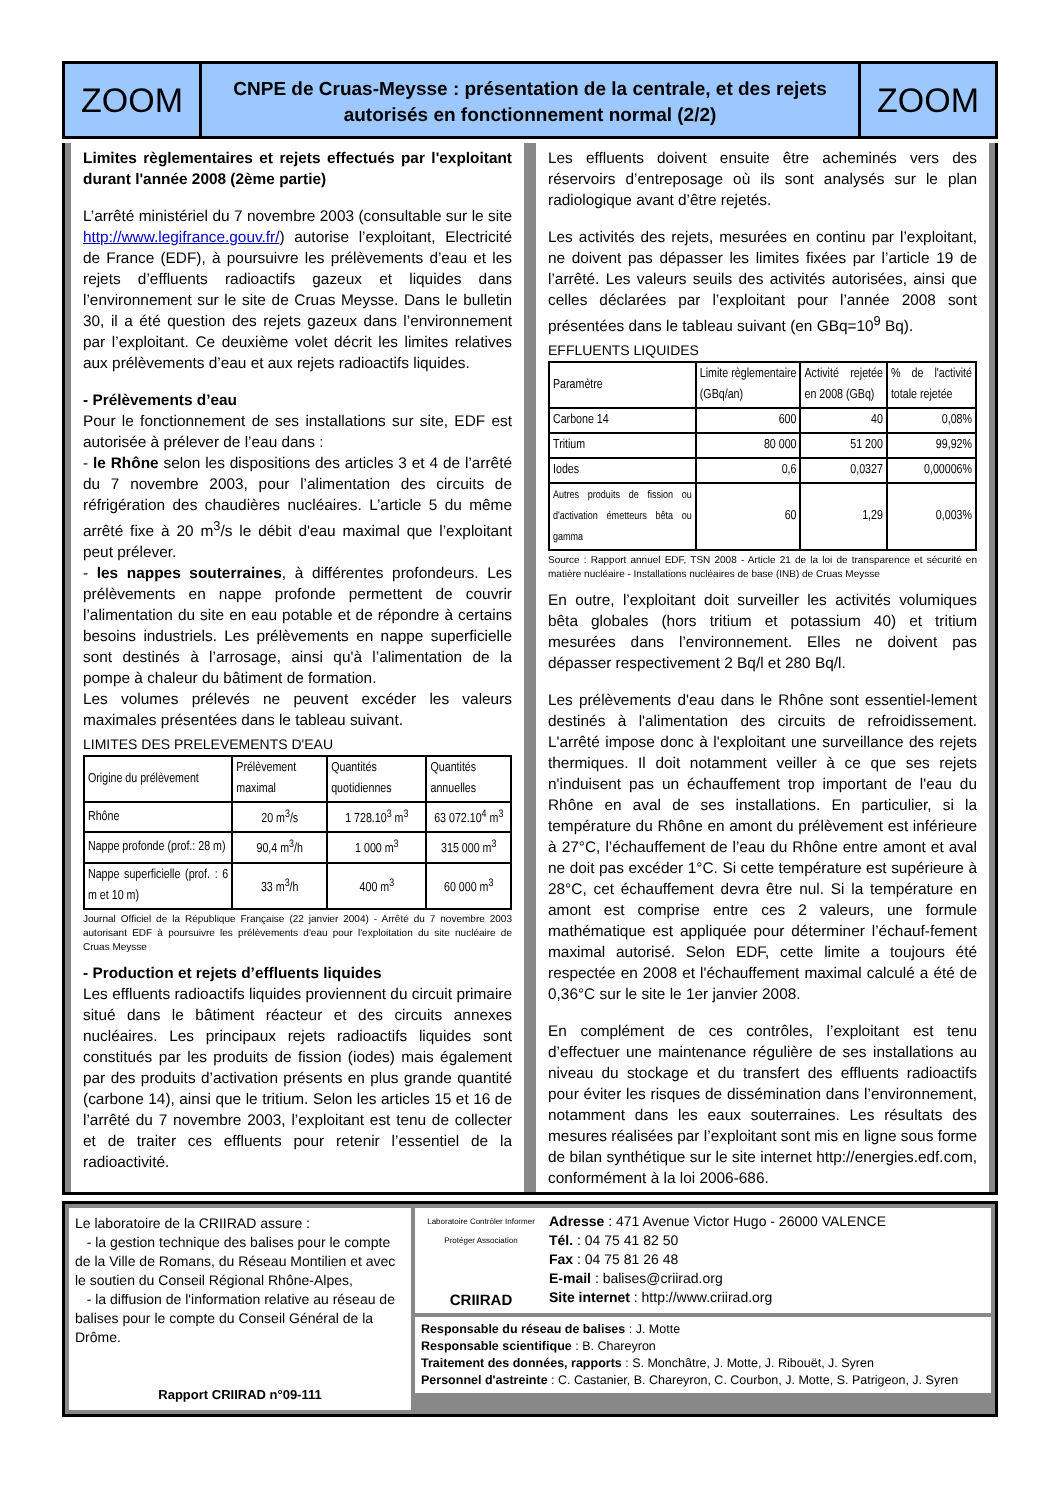ZOOM
CNPE de Cruas-Meysse : présentation de la centrale, et des rejets autorisés en fonctionnement normal (2/2)
ZOOM
Limites règlementaires et rejets effectués par l'exploitant durant l'année 2008 (2ème partie)
L’arrêté ministériel du 7 novembre 2003 (consultable sur le site http://www.legifrance.gouv.fr/) autorise l’exploitant, Electricité de France (EDF), à poursuivre les prélèvements d’eau et les rejets d’effluents radioactifs gazeux et liquides dans l’environnement sur le site de Cruas Meysse. Dans le bulletin 30, il a été question des rejets gazeux dans l’environnement par l’exploitant. Ce deuxième volet décrit les limites relatives aux prélèvements d’eau et aux rejets radioactifs liquides.
- Prélèvements d’eau
Pour le fonctionnement de ses installations sur site, EDF est autorisée à prélever de l’eau dans :
- le Rhône selon les dispositions des articles 3 et 4 de l’arrêté du 7 novembre 2003, pour l’alimentation des circuits de réfrigération des chaudières nucléaires. L’article 5 du même arrêté fixe à 20 m<sup>3</sup>/s le débit d'eau maximal que l’exploitant peut prélever.
- les nappes souterraines, à différentes profondeurs. Les prélèvements en nappe profonde permettent de couvrir l’alimentation du site en eau potable et de répondre à certains besoins industriels. Les prélèvements en nappe superficielle sont destinés à l’arrosage, ainsi qu'à l’alimentation de la pompe à chaleur du bâtiment de formation.
Les volumes prélevés ne peuvent excéder les valeurs maximales présentées dans le tableau suivant.
LIMITES DES PRELEVEMENTS D'EAU
| Origine du prélèvement | Prélèvement maximal | Quantités quotidiennes | Quantités annuelles |
| --- | --- | --- | --- |
| Rhône | 20 m<sup>3</sup>/s | 1 728.10<sup>3</sup> m<sup>3</sup> | 63 072.10<sup>4</sup> m<sup>3</sup> |
| Nappe profonde (prof.: 28 m) | 90,4 m<sup>3</sup>/h | 1 000 m<sup>3</sup> | 315 000 m<sup>3</sup> |
| Nappe superficielle (prof. : 6 m et 10 m) | 33 m<sup>3</sup>/h | 400 m<sup>3</sup> | 60 000 m<sup>3</sup> |
Journal Officiel de la République Française (22 janvier 2004) - Arrêté du 7 novembre 2003 autorisant EDF à poursuivre les prélèvements d'eau pour l'exploitation du site nucléaire de Cruas Meysse
- Production et rejets d’effluents liquides
Les effluents radioactifs liquides proviennent du circuit primaire situé dans le bâtiment réacteur et des circuits annexes nucléaires. Les principaux rejets radioactifs liquides sont constitués par les produits de fission (iodes) mais également par des produits d’activation présents en plus grande quantité (carbone 14), ainsi que le tritium. Selon les articles 15 et 16 de l’arrêté du 7 novembre 2003, l’exploitant est tenu de collecter et de traiter ces effluents pour retenir l’essentiel de la radioactivité.
Les effluents doivent ensuite être acheminés vers des réservoirs d’entreposage où ils sont analysés sur le plan radiologique avant d’être rejetés.
Les activités des rejets, mesurées en continu par l’exploitant, ne doivent pas dépasser les limites fixées par l’article 19 de l’arrêté. Les valeurs seuils des activités autorisées, ainsi que celles déclarées par l’exploitant pour l’année 2008 sont présentées dans le tableau suivant (en GBq=10<sup>9</sup> Bq).
EFFLUENTS LIQUIDES
| Paramètre | Limite règlementaire (GBq/an) | Activité rejetée en 2008 (GBq) | % de l'activité totale rejetée |
| --- | --- | --- | --- |
| Carbone 14 | 600 | 40 | 0,08% |
| Tritium | 80 000 | 51 200 | 99,92% |
| Iodes | 0,6 | 0,0327 | 0,00006% |
| Autres produits de fission ou d'activation émetteurs bêta ou gamma | 60 | 1,29 | 0,003% |
Source : Rapport annuel EDF, TSN 2008 - Article 21 de la loi de transparence et sécurité en matière nucléaire - Installations nucléaires de base (INB) de Cruas Meysse
En outre, l’exploitant doit surveiller les activités volumiques bêta globales (hors tritium et potassium 40) et tritium mesurées dans l’environnement. Elles ne doivent pas dépasser respectivement 2 Bq/l et 280 Bq/l.
Les prélèvements d'eau dans le Rhône sont essentiel-lement destinés à l'alimentation des circuits de refroidissement. L'arrêté impose donc à l'exploitant une surveillance des rejets thermiques. Il doit notamment veiller à ce que ses rejets n'induisent pas un échauffement trop important de l'eau du Rhône en aval de ses installations. En particulier, si la température du Rhône en amont du prélèvement est inférieure à 27°C, l’échauffement de l’eau du Rhône entre amont et aval ne doit pas excéder 1°C. Si cette température est supérieure à 28°C, cet échauffement devra être nul. Si la température en amont est comprise entre ces 2 valeurs, une formule mathématique est appliquée pour déterminer l’échauf-fement maximal autorisé. Selon EDF, cette limite a toujours été respectée en 2008 et l'échauffement maximal calculé a été de 0,36°C sur le site le 1er janvier 2008.
En complément de ces contrôles, l’exploitant est tenu d’effectuer une maintenance régulière de ses installations au niveau du stockage et du transfert des effluents radioactifs pour éviter les risques de dissémination dans l’environnement, notamment dans les eaux souterraines. Les résultats des mesures réalisées par l’exploitant sont mis en ligne sous forme de bilan synthétique sur le site internet http://energies.edf.com, conformément à la loi 2006-686.
Le laboratoire de la CRIIRAD assure :
- la gestion technique des balises pour le compte de la Ville de Romans, du Réseau Montilien et avec le soutien du Conseil Régional Rhône-Alpes,
- la diffusion de l'information relative au réseau de balises pour le compte du Conseil Général de la Drôme.
Rapport CRIIRAD n°09-111
Laboratoire Contrôler Informer Protéger Association
CRIIRAD
Adresse : 471 Avenue Victor Hugo - 26000 VALENCE
Tél. : 04 75 41 82 50
Fax : 04 75 81 26 48
E-mail : balises@criirad.org
Site internet : http://www.criirad.org
Responsable du réseau de balises : J. Motte
Responsable scientifique : B. Chareyron
Traitement des données, rapports : S. Monchâtre, J. Motte, J. Ribouët, J. Syren
Personnel d'astreinte : C. Castanier, B. Chareyron, C. Courbon, J. Motte, S. Patrigeon, J. Syren